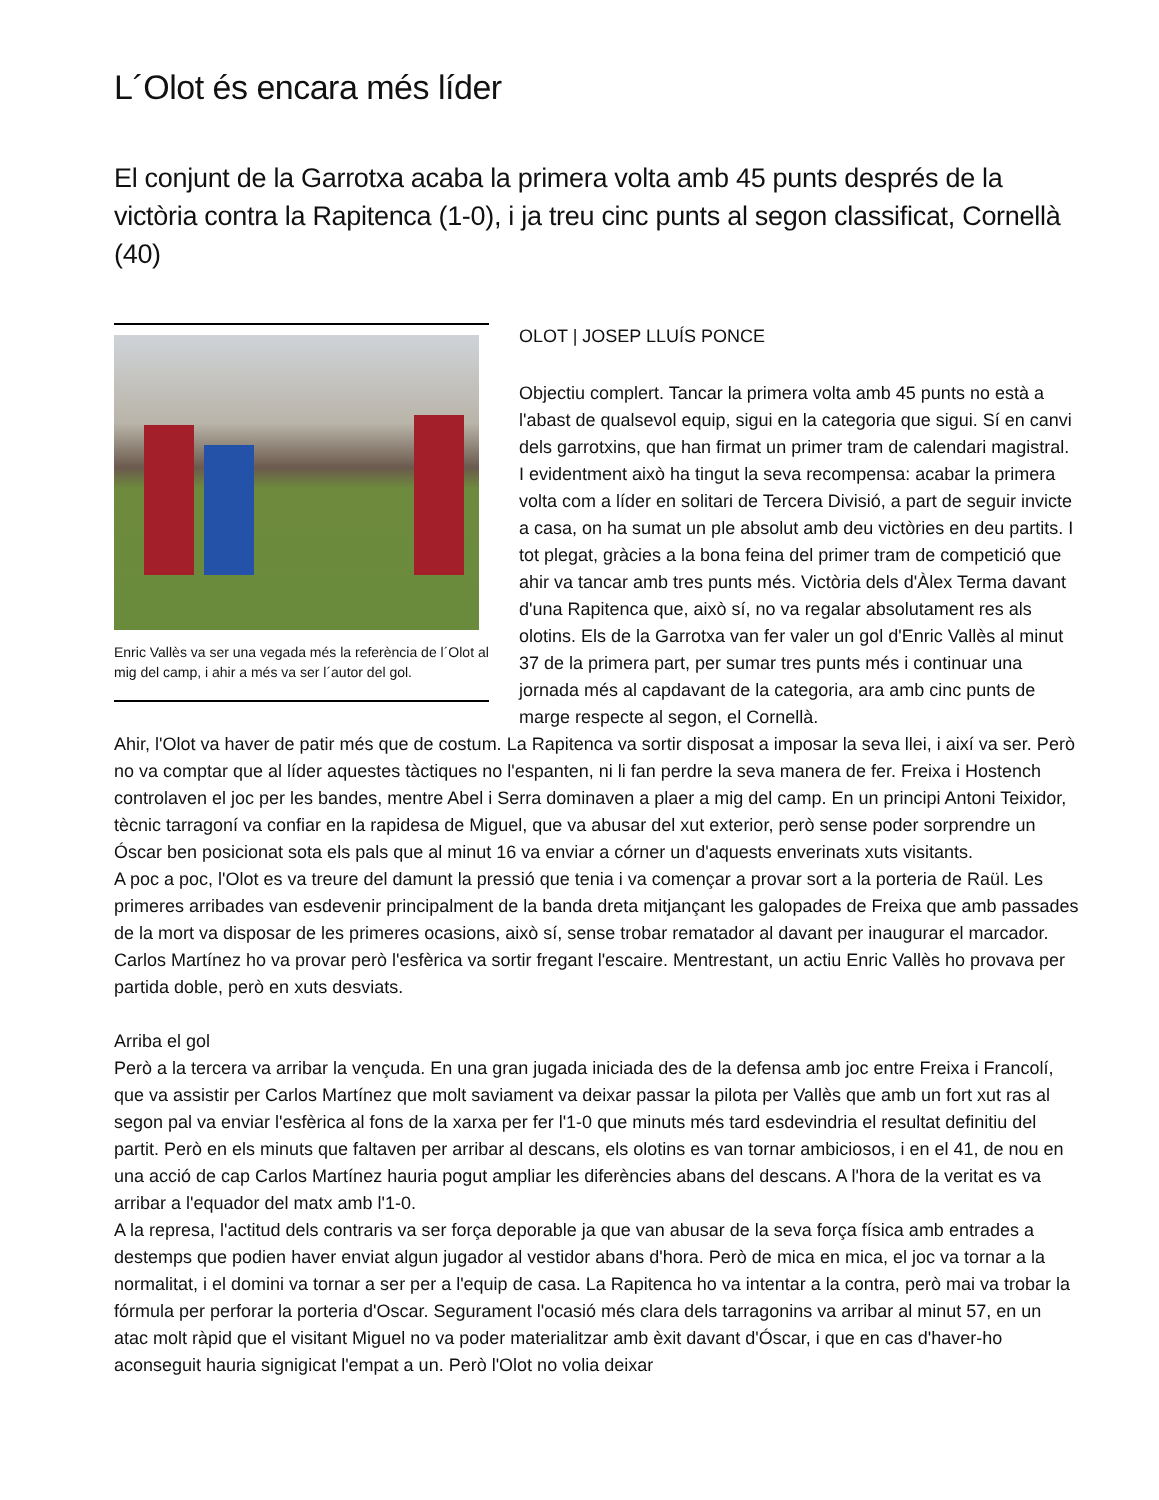L´Olot és encara més líder
El conjunt de la Garrotxa acaba la primera volta amb 45 punts després de la victòria contra la Rapitenca (1-0), i ja treu cinc punts al segon classificat, Cornellà (40)
Enric Vallès va ser una vegada més la referència de l´Olot al mig del camp, i ahir a més va ser l´autor del gol.
OLOT | JOSEP LLUÍS PONCE
Objectiu complert. Tancar la primera volta amb 45 punts no està a l'abast de qualsevol equip, sigui en la categoria que sigui. Sí en canvi dels garrotxins, que han firmat un primer tram de calendari magistral. I evidentment això ha tingut la seva recompensa: acabar la primera volta com a líder en solitari de Tercera Divisió, a part de seguir invicte a casa, on ha sumat un ple absolut amb deu victòries en deu partits. I tot plegat, gràcies a la bona feina del primer tram de competició que ahir va tancar amb tres punts més. Victòria dels d'Àlex Terma davant d'una Rapitenca que, això sí, no va regalar absolutament res als olotins. Els de la Garrotxa van fer valer un gol d'Enric Vallès al minut 37 de la primera part, per sumar tres punts més i continuar una jornada més al capdavant de la categoria, ara amb cinc punts de marge respecte al segon, el Cornellà.
Ahir, l'Olot va haver de patir més que de costum. La Rapitenca va sortir disposat a imposar la seva llei, i així va ser. Però no va comptar que al líder aquestes tàctiques no l'espanten, ni li fan perdre la seva manera de fer. Freixa i Hostench controlaven el joc per les bandes, mentre Abel i Serra dominaven a plaer a mig del camp. En un principi Antoni Teixidor, tècnic tarragoní va confiar en la rapidesa de Miguel, que va abusar del xut exterior, però sense poder sorprendre un Óscar ben posicionat sota els pals que al minut 16 va enviar a córner un d'aquests enverinats xuts visitants.
A poc a poc, l'Olot es va treure del damunt la pressió que tenia i va començar a provar sort a la porteria de Raül. Les primeres arribades van esdevenir principalment de la banda dreta mitjançant les galopades de Freixa que amb passades de la mort va disposar de les primeres ocasions, això sí, sense trobar rematador al davant per inaugurar el marcador. Carlos Martínez ho va provar però l'esfèrica va sortir fregant l'escaire. Mentrestant, un actiu Enric Vallès ho provava per partida doble, però en xuts desviats.
Arriba el gol
Però a la tercera va arribar la vençuda. En una gran jugada iniciada des de la defensa amb joc entre Freixa i Francolí, que va assistir per Carlos Martínez que molt saviament va deixar passar la pilota per Vallès que amb un fort xut ras al segon pal va enviar l'esfèrica al fons de la xarxa per fer l'1-0 que minuts més tard esdevindria el resultat definitiu del partit. Però en els minuts que faltaven per arribar al descans, els olotins es van tornar ambiciosos, i en el 41, de nou en una acció de cap Carlos Martínez hauria pogut ampliar les diferències abans del descans. A l'hora de la veritat es va arribar a l'equador del matx amb l'1-0.
A la represa, l'actitud dels contraris va ser força deporable ja que van abusar de la seva força física amb entrades a destemps que podien haver enviat algun jugador al vestidor abans d'hora. Però de mica en mica, el joc va tornar a la normalitat, i el domini va tornar a ser per a l'equip de casa. La Rapitenca ho va intentar a la contra, però mai va trobar la fórmula per perforar la porteria d'Oscar. Segurament l'ocasió més clara dels tarragonins va arribar al minut 57, en un atac molt ràpid que el visitant Miguel no va poder materialitzar amb èxit davant d'Óscar, i que en cas d'haver-ho aconseguit hauria signigicat l'empat a un. Però l'Olot no volia deixar